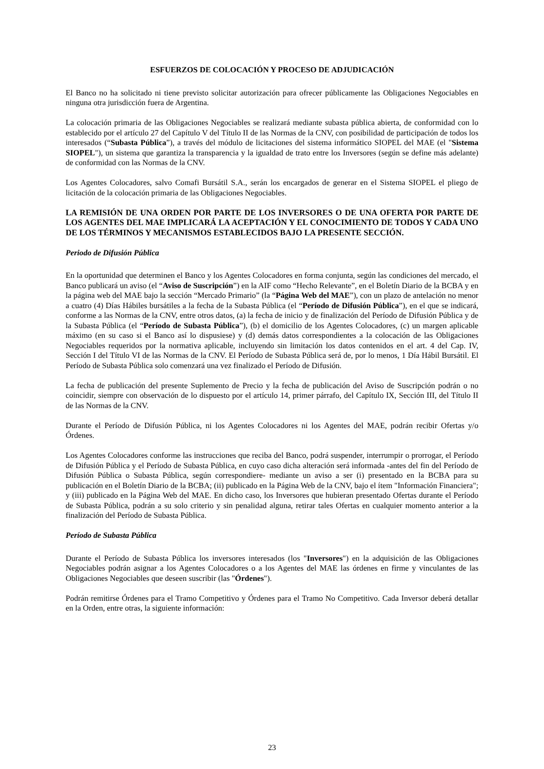ESFUERZOS DE COLOCACIÓN Y PROCESO DE ADJUDICACIÓN
El Banco no ha solicitado ni tiene previsto solicitar autorización para ofrecer públicamente las Obligaciones Negociables en ninguna otra jurisdicción fuera de Argentina.
La colocación primaria de las Obligaciones Negociables se realizará mediante subasta pública abierta, de conformidad con lo establecido por el artículo 27 del Capítulo V del Título II de las Normas de la CNV, con posibilidad de participación de todos los interesados (“Subasta Pública”), a través del módulo de licitaciones del sistema informático SIOPEL del MAE (el "Sistema SIOPEL"), un sistema que garantiza la transparencia y la igualdad de trato entre los Inversores (según se define más adelante) de conformidad con las Normas de la CNV.
Los Agentes Colocadores, salvo Comafi Bursátil S.A., serán los encargados de generar en el Sistema SIOPEL el pliego de licitación de la colocación primaria de las Obligaciones Negociables.
LA REMISIÓN DE UNA ORDEN POR PARTE DE LOS INVERSORES O DE UNA OFERTA POR PARTE DE LOS AGENTES DEL MAE IMPLICARÁ LA ACEPTACIÓN Y EL CONOCIMIENTO DE TODOS Y CADA UNO DE LOS TÉRMINOS Y MECANISMOS ESTABLECIDOS BAJO LA PRESENTE SECCIÓN.
Periodo de Difusión Pública
En la oportunidad que determinen el Banco y los Agentes Colocadores en forma conjunta, según las condiciones del mercado, el Banco publicará un aviso (el “Aviso de Suscripción”) en la AIF como “Hecho Relevante”, en el Boletín Diario de la BCBA y en la página web del MAE bajo la sección “Mercado Primario” (la “Página Web del MAE”), con un plazo de antelación no menor a cuatro (4) Días Hábiles bursátiles a la fecha de la Subasta Pública (el “Período de Difusión Pública”), en el que se indicará, conforme a las Normas de la CNV, entre otros datos, (a) la fecha de inicio y de finalización del Período de Difusión Pública y de la Subasta Pública (el “Período de Subasta Pública”), (b) el domicilio de los Agentes Colocadores, (c) un margen aplicable máximo (en su caso si el Banco así lo dispusiese) y (d) demás datos correspondientes a la colocación de las Obligaciones Negociables requeridos por la normativa aplicable, incluyendo sin limitación los datos contenidos en el art. 4 del Cap. IV, Sección I del Título VI de las Normas de la CNV. El Período de Subasta Pública será de, por lo menos, 1 Día Hábil Bursátil. El Período de Subasta Pública solo comenzará una vez finalizado el Período de Difusión.
La fecha de publicación del presente Suplemento de Precio y la fecha de publicación del Aviso de Suscripción podrán o no coincidir, siempre con observación de lo dispuesto por el artículo 14, primer párrafo, del Capítulo IX, Sección III, del Título II de las Normas de la CNV.
Durante el Período de Difusión Pública, ni los Agentes Colocadores ni los Agentes del MAE, podrán recibir Ofertas y/o Órdenes.
Los Agentes Colocadores conforme las instrucciones que reciba del Banco, podrá suspender, interrumpir o prorrogar, el Período de Difusión Pública y el Período de Subasta Pública, en cuyo caso dicha alteración será informada -antes del fin del Período de Difusión Pública o Subasta Pública, según correspondiere- mediante un aviso a ser (i) presentado en la BCBA para su publicación en el Boletín Diario de la BCBA; (ii) publicado en la Página Web de la CNV, bajo el ítem "Información Financiera"; y (iii) publicado en la Página Web del MAE. En dicho caso, los Inversores que hubieran presentado Ofertas durante el Período de Subasta Pública, podrán a su solo criterio y sin penalidad alguna, retirar tales Ofertas en cualquier momento anterior a la finalización del Período de Subasta Pública.
Período de Subasta Pública
Durante el Período de Subasta Pública los inversores interesados (los "Inversores") en la adquisición de las Obligaciones Negociables podrán asignar a los Agentes Colocadores o a los Agentes del MAE las órdenes en firme y vinculantes de las Obligaciones Negociables que deseen suscribir (las "Órdenes").
Podrán remitirse Órdenes para el Tramo Competitivo y Órdenes para el Tramo No Competitivo. Cada Inversor deberá detallar en la Orden, entre otras, la siguiente información:
23